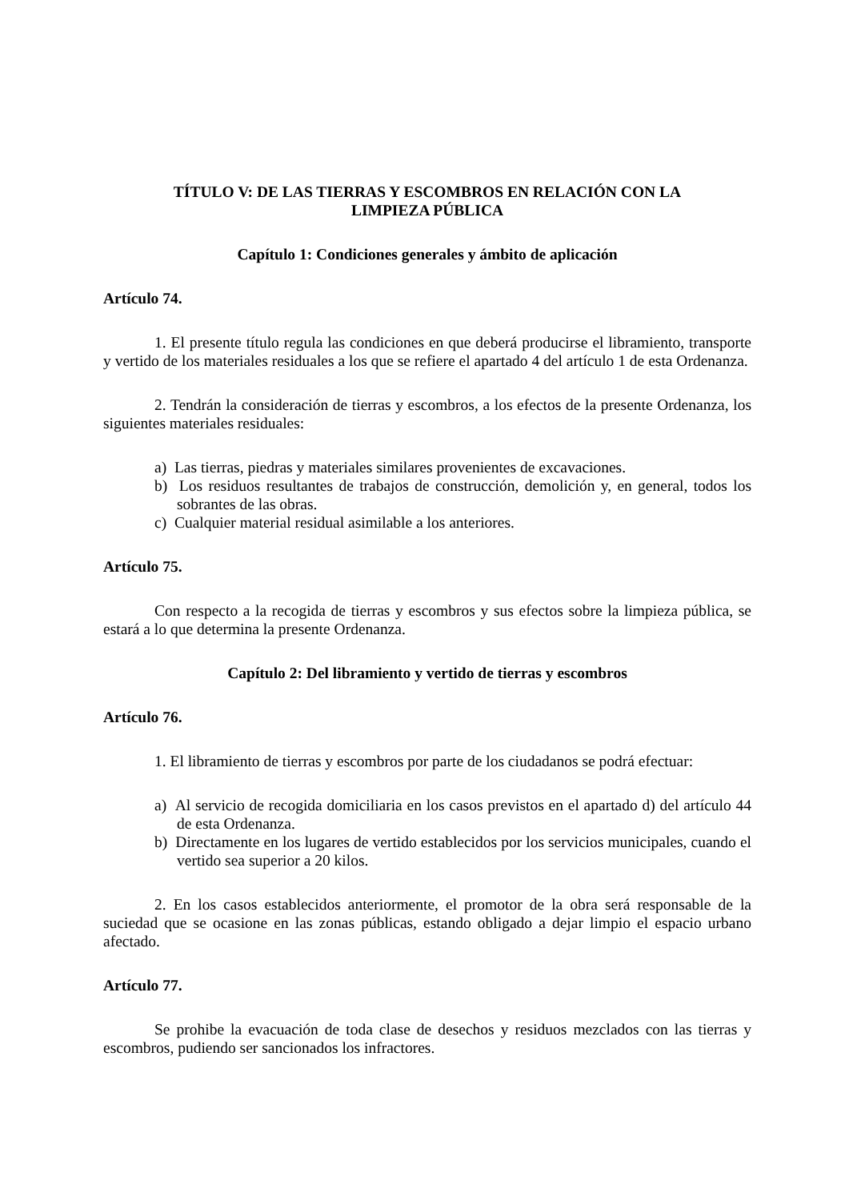TÍTULO V: DE LAS TIERRAS Y ESCOMBROS EN RELACIÓN CON LA
LIMPIEZA PÚBLICA
Capítulo 1: Condiciones generales y ámbito de aplicación
Artículo 74.
1. El presente título regula las condiciones en que deberá producirse el libramiento, transporte y vertido de los materiales residuales a los que se refiere el apartado 4 del artículo 1 de esta Ordenanza.
2. Tendrán la consideración de tierras y escombros, a los efectos de la presente Ordenanza, los siguientes materiales residuales:
a) Las tierras, piedras y materiales similares provenientes de excavaciones.
b) Los residuos resultantes de trabajos de construcción, demolición y, en general, todos los sobrantes de las obras.
c) Cualquier material residual asimilable a los anteriores.
Artículo 75.
Con respecto a la recogida de tierras y escombros y sus efectos sobre la limpieza pública, se estará a lo que determina la presente Ordenanza.
Capítulo 2: Del libramiento y vertido de tierras y escombros
Artículo 76.
1. El libramiento de tierras y escombros por parte de los ciudadanos se podrá efectuar:
a) Al servicio de recogida domiciliaria en los casos previstos en el apartado d) del artículo 44 de esta Ordenanza.
b) Directamente en los lugares de vertido establecidos por los servicios municipales, cuando el vertido sea superior a 20 kilos.
2. En los casos establecidos anteriormente, el promotor de la obra será responsable de la suciedad que se ocasione en las zonas públicas, estando obligado a dejar limpio el espacio urbano afectado.
Artículo 77.
Se prohibe la evacuación de toda clase de desechos y residuos mezclados con las tierras y escombros, pudiendo ser sancionados los infractores.